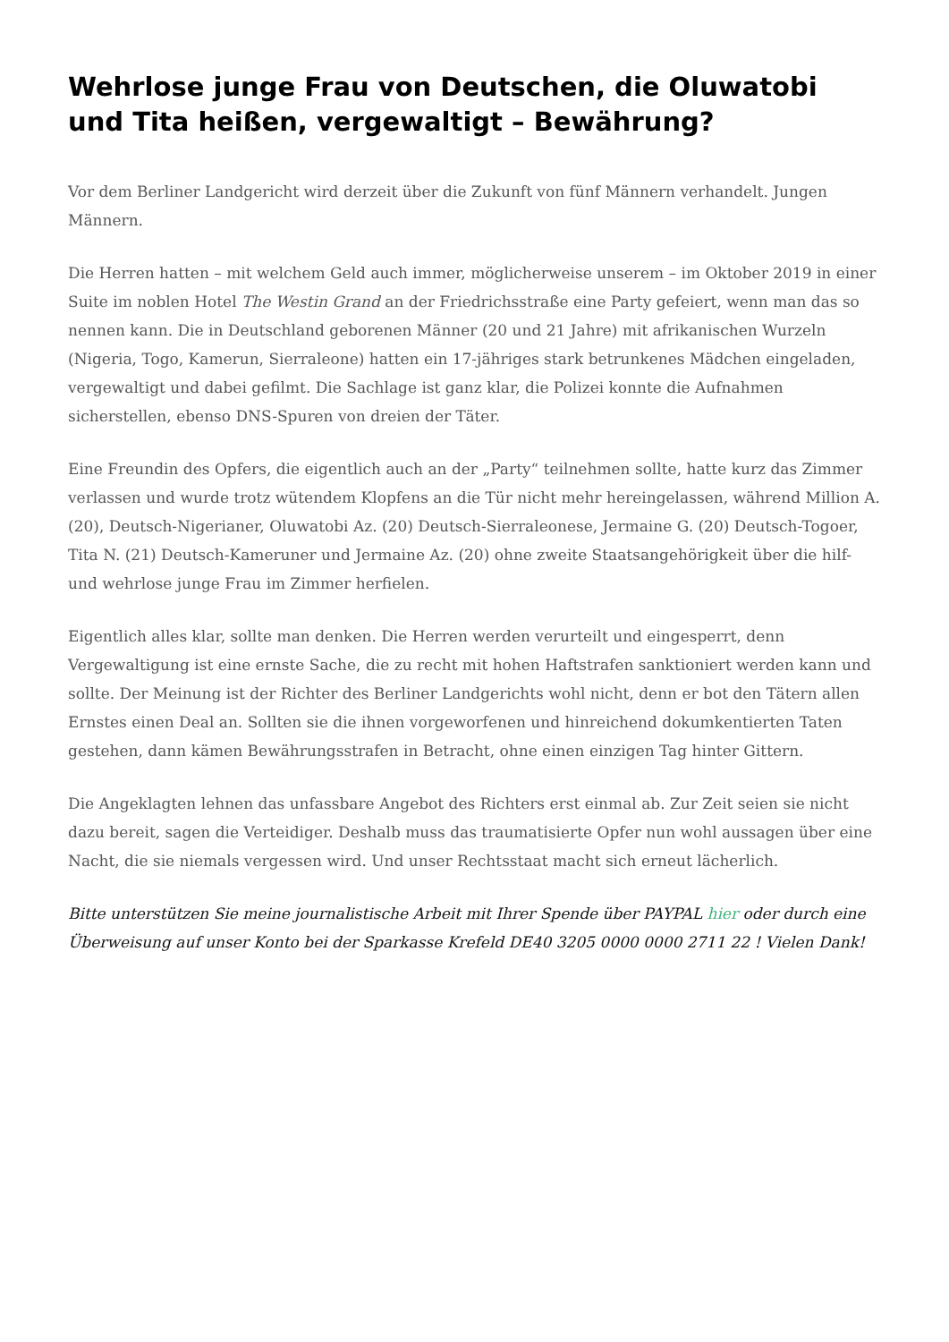Wehrlose junge Frau von Deutschen, die Oluwatobi und Tita heißen, vergewaltigt – Bewährung?
Vor dem Berliner Landgericht wird derzeit über die Zukunft von fünf Männern verhandelt. Jungen Männern.
Die Herren hatten – mit welchem Geld auch immer, möglicherweise unserem – im Oktober 2019 in einer Suite im noblen Hotel The Westin Grand an der Friedrichsstraße eine Party gefeiert, wenn man das so nennen kann. Die in Deutschland geborenen Männer (20 und 21 Jahre) mit afrikanischen Wurzeln (Nigeria, Togo, Kamerun, Sierraleone) hatten ein 17-jähriges stark betrunkenes Mädchen eingeladen, vergewaltigt und dabei gefilmt. Die Sachlage ist ganz klar, die Polizei konnte die Aufnahmen sicherstellen, ebenso DNS-Spuren von dreien der Täter.
Eine Freundin des Opfers, die eigentlich auch an der „Party“ teilnehmen sollte, hatte kurz das Zimmer verlassen und wurde trotz wütendem Klopfens an die Tür nicht mehr hereingelassen, während Million A. (20), Deutsch-Nigerianer, Oluwatobi Az. (20) Deutsch-Sierraleonese, Jermaine G. (20) Deutsch-Togoer, Tita N. (21) Deutsch-Kameruner und Jermaine Az. (20) ohne zweite Staatsangehörigkeit über die hilf- und wehrlose junge Frau im Zimmer herfielen.
Eigentlich alles klar, sollte man denken. Die Herren werden verurteilt und eingesperrt, denn Vergewaltigung ist eine ernste Sache, die zu recht mit hohen Haftstrafen sanktioniert werden kann und sollte. Der Meinung ist der Richter des Berliner Landgerichts wohl nicht, denn er bot den Tätern allen Ernstes einen Deal an. Sollten sie die ihnen vorgeworfenen und hinreichend dokumkentierten Taten gestehen, dann kämen Bewährungsstrafen in Betracht, ohne einen einzigen Tag hinter Gittern.
Die Angeklagten lehnen das unfassbare Angebot des Richters erst einmal ab. Zur Zeit seien sie nicht dazu bereit, sagen die Verteidiger. Deshalb muss das traumatisierte Opfer nun wohl aussagen über eine Nacht, die sie niemals vergessen wird. Und unser Rechtsstaat macht sich erneut lächerlich.
Bitte unterstützen Sie meine journalistische Arbeit mit Ihrer Spende über PAYPAL hier oder durch eine Überweisung auf unser Konto bei der Sparkasse Krefeld DE40 3205 0000 0000 2711 22 ! Vielen Dank!